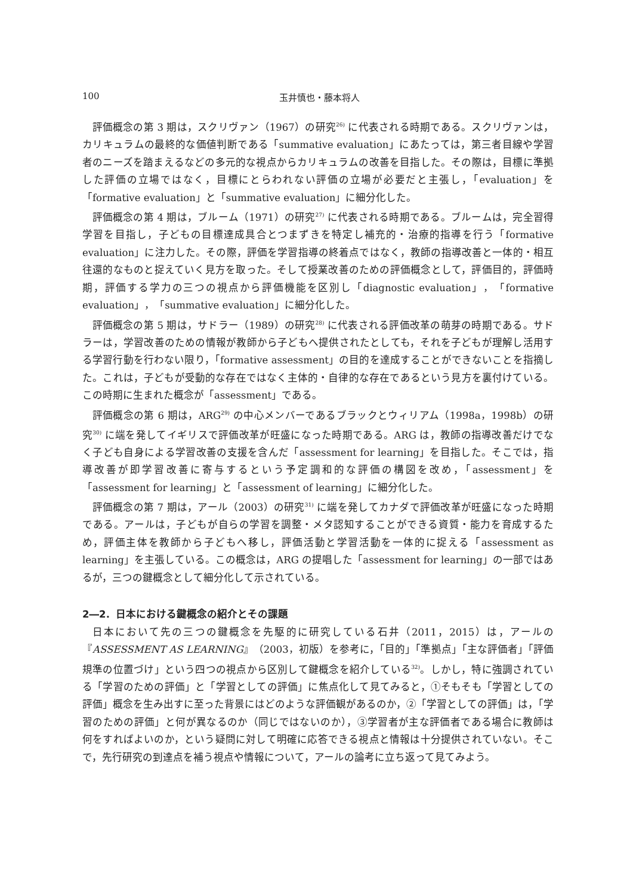100 玉井慎也・藤本将人
評価概念の第 3 期は，スクリヴァン（1967）の研究<sup>26)</sup> に代表される時期である。スクリヴァンは，カリキュラムの最終的な価値判断である「summative evaluation」にあたっては，第三者目線や学習者のニーズを踏まえるなどの多元的な視点からカリキュラムの改善を目指した。その際は，目標に準拠した評価の立場ではなく，目標にとらわれない評価の立場が必要だと主張し，「evaluation」を「formative evaluation」と「summative evaluation」に細分化した。
評価概念の第 4 期は，ブルーム（1971）の研究<sup>27)</sup> に代表される時期である。ブルームは，完全習得学習を目指し，子どもの目標達成具合とつまずきを特定し補充的・治療的指導を行う「formative evaluation」に注力した。その際，評価を学習指導の終着点ではなく，教師の指導改善と一体的・相互往還的なものと捉えていく見方を取った。そして授業改善のための評価概念として，評価目的，評価時期，評価する学力の三つの視点から評価機能を区別し「diagnostic evaluation」，「formative evaluation」，「summative evaluation」に細分化した。
評価概念の第 5 期は，サドラー（1989）の研究<sup>28)</sup> に代表される評価改革の萌芽の時期である。サドラーは，学習改善のための情報が教師から子どもへ提供されたとしても，それを子どもが理解し活用する学習行動を行わない限り，「formative assessment」の目的を達成することができないことを指摘した。これは，子どもが受動的な存在ではなく主体的・自律的な存在であるという見方を裏付けている。この時期に生まれた概念が「assessment」である。
評価概念の第 6 期は，ARG<sup>29)</sup> の中心メンバーであるブラックとウィリアム（1998a，1998b）の研究<sup>30)</sup> に端を発してイギリスで評価改革が旺盛になった時期である。ARG は，教師の指導改善だけでなく子ども自身による学習改善の支援を含んだ「assessment for learning」を目指した。そこでは，指導改善が即学習改善に寄与するという予定調和的な評価の構図を改め，「assessment」を「assessment for learning」と「assessment of learning」に細分化した。
評価概念の第 7 期は，アール（2003）の研究<sup>31)</sup> に端を発してカナダで評価改革が旺盛になった時期である。アールは，子どもが自らの学習を調整・メタ認知することができる資質・能力を育成するため，評価主体を教師から子どもへ移し，評価活動と学習活動を一体的に捉える「assessment as learning」を主張している。この概念は，ARG の提唱した「assessment for learning」の一部ではあるが，三つの鍵概念として細分化して示されている。
2―2．日本における鍵概念の紹介とその課題
日本において先の三つの鍵概念を先駆的に研究している石井（2011，2015）は，アールの『ASSESSMENT AS LEARNING』（2003，初版）を参考に，「目的」「準拠点」「主な評価者」「評価規準の位置づけ」という四つの視点から区別して鍵概念を紹介している<sup>32)</sup>。しかし，特に強調されている「学習のための評価」と「学習としての評価」に焦点化して見てみると，①そもそも「学習としての評価」概念を生み出すに至った背景にはどのような評価観があるのか，②「学習としての評価」は，「学習のための評価」と何が異なるのか（同じではないのか），③学習者が主な評価者である場合に教師は何をすればよいのか，という疑問に対して明確に応答できる視点と情報は十分提供されていない。そこで，先行研究の到達点を補う視点や情報について，アールの論考に立ち返って見てみよう。